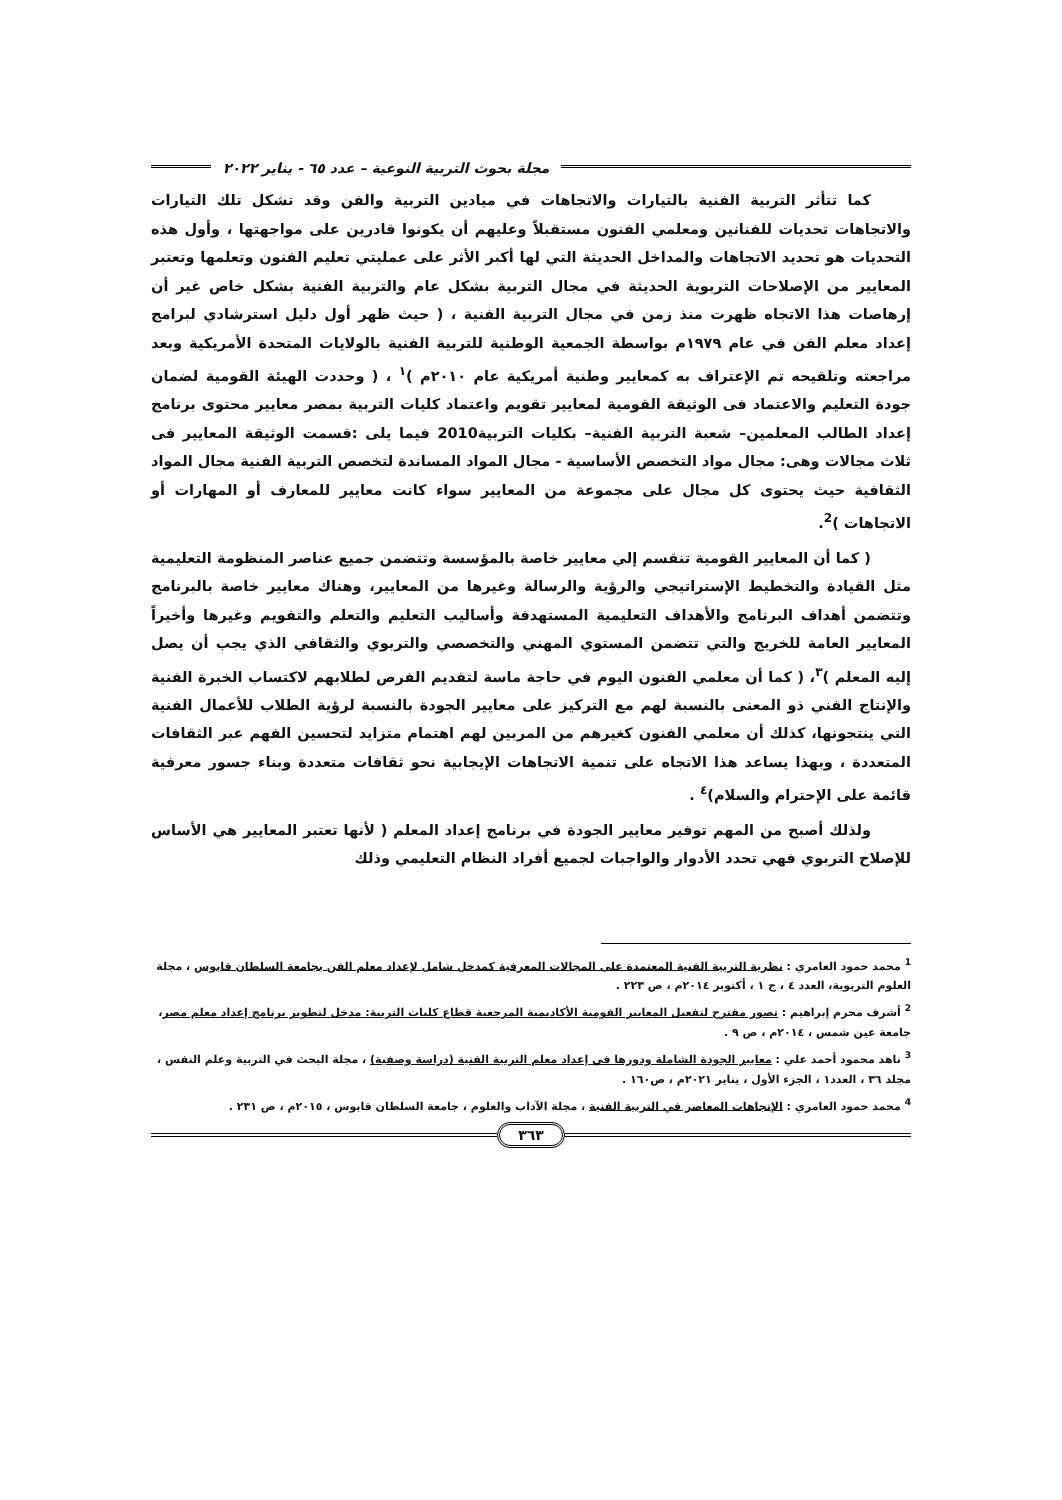مجلة بحوث التربية النوعية – عدد ٦٥ - يناير ٢٠٢٢
كما تتأثر التربية الفنية بالتيارات والاتجاهات في ميادين التربية والفن وقد تشكل تلك التيارات والاتجاهات تحديات للفنانين ومعلمي الفنون مستقبلاً وعليهم أن يكونوا قادرين على مواجهتها ، وأول هذه التحديات هو تحديد الاتجاهات والمداخل الحديثة التي لها أكبر الأثر على عمليتي تعليم الفنون وتعلمها وتعتبر المعايير من الإصلاحات التربوية الحديثة في مجال التربية بشكل عام والتربية الفنية بشكل خاص غير أن إرهاصات هذا الاتجاه ظهرت منذ زمن في مجال التربية الفنية ، ( حيث ظهر أول دليل استرشادي لبرامج إعداد معلم الفن في عام ١٩٧٩م بواسطة الجمعية الوطنية للتربية الفنية بالولايات المتحدة الأمريكية وبعد مراجعته وتلقيحه تم الإعتراف به كمعايير وطنية أمريكية عام ٢٠١٠م )<sup>١</sup> ، ( وحددت الهيئة القومية لضمان جودة التعليم والاعتماد فى الوثيقة القومية لمعايير تقويم واعتماد كليات التربية بمصر معايير محتوى برنامج إعداد الطالب المعلمين– شعبة التربية الفنية– بكليات التربية2010 فيما يلى :قسمت الوثيقة المعايير فى ثلاث مجالات وهى: مجال مواد التخصص الأساسية - مجال المواد المساندة لتخصص التربية الفنية مجال المواد الثقافية حيث يحتوى كل مجال على مجموعة من المعايير سواء كانت معايير للمعارف أو المهارات أو الاتجاهات )<sup>2</sup>.
( كما أن المعايير القومية تنقسم إلي معايير خاصة بالمؤسسة وتتضمن جميع عناصر المنظومة التعليمية مثل القيادة والتخطيط الإستراتيجي والرؤية والرسالة وغيرها من المعايير، وهناك معايير خاصة بالبرنامج وتتضمن أهداف البرنامج والأهداف التعليمية المستهدفة وأساليب التعليم والتعلم والتقويم وغيرها وأخيراً المعايير العامة للخريج والتي تتضمن المستوي المهني والتخصصي والتربوي والثقافي الذي يجب أن يصل إليه المعلم )<sup>٣</sup>، ( كما أن معلمي الفنون اليوم في حاجة ماسة لتقديم الفرص لطلابهم لاكتساب الخبرة الفنية والإنتاج الفني ذو المعنى بالنسبة لهم مع التركيز على معايير الجودة بالنسبة لرؤية الطلاب للأعمال الفنية التي ينتجونها، كذلك أن معلمي الفنون كغيرهم من المربين لهم اهتمام متزايد لتحسين الفهم عبر الثقافات المتعددة ، وبهذا يساعد هذا الاتجاه على تنمية الاتجاهات الإيجابية نحو ثقافات متعددة وبناء جسور معرفية قائمة على الإحترام والسلام)<sup>٤</sup> .
ولذلك أصبح من المهم توفير معايير الجودة في برنامج إعداد المعلم ( لأنها تعتبر المعايير هي الأساس للإصلاح التربوي فهي تحدد الأدوار والواجبات لجميع أفراد النظام التعليمي وذلك
<sup>1</sup> محمد حمود العامري : نظرية التربية الفنية المعتمدة على المجالات المعرفية كمدخل شامل لإعداد معلم الفن بجامعة السلطان قابوس ، مجلة العلوم التربوية، العدد ٤ ، ج ١ ، أكتوبر ٢٠١٤م ، ص ٢٢٣ .
<sup>2</sup> أشرف محرم إبراهيم : تصور مقترح لتفعيل المعايير القومية الأكاديمية المرجعية قطاع كليات التربية: مدخل لتطوير برنامج إعداد معلم مصر، جامعة عين شمس ، ٢٠١٤م ، ص ٩ .
<sup>3</sup> ناهد محمود أحمد علي : معايير الجودة الشاملة ودورها في إعداد معلم التربية الفنية (دراسة وصفية) ، مجلة البحث في التربية وعلم النفس ، مجلد ٣٦ ، العدد١ ، الجزء الأول ، يناير ٢٠٢١م ، ص١٦٠ .
<sup>4</sup> محمد حمود العامري : الإتجاهات المعاصر في التربية الفنية ، مجلة الآداب والعلوم ، جامعة السلطان قابوس ، ٢٠١٥م ، ص ٢٣١ .
٣٦٣